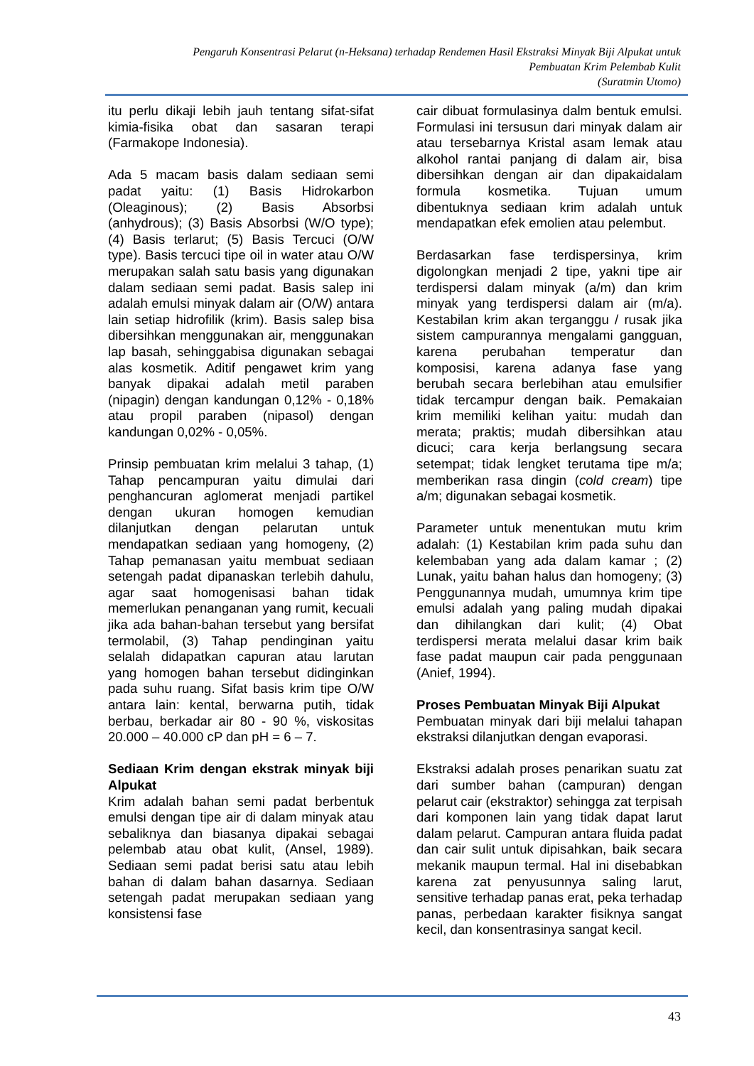Pengaruh Konsentrasi Pelarut (n-Heksana) terhadap Rendemen Hasil Ekstraksi Minyak Biji Alpukat untuk
Pembuatan Krim Pelembab Kulit
(Suratmin Utomo)
itu perlu dikaji lebih jauh tentang sifat-sifat kimia-fisika obat dan sasaran terapi (Farmakope Indonesia).
Ada 5 macam basis dalam sediaan semi padat yaitu: (1) Basis Hidrokarbon (Oleaginous); (2) Basis Absorbsi (anhydrous); (3) Basis Absorbsi (W/O type); (4) Basis terlarut; (5) Basis Tercuci (O/W type). Basis tercuci tipe oil in water atau O/W merupakan salah satu basis yang digunakan dalam sediaan semi padat. Basis salep ini adalah emulsi minyak dalam air (O/W) antara lain setiap hidrofilik (krim). Basis salep bisa dibersihkan menggunakan air, menggunakan lap basah, sehinggabisa digunakan sebagai alas kosmetik. Aditif pengawet krim yang banyak dipakai adalah metil paraben (nipagin) dengan kandungan 0,12% - 0,18% atau propil paraben (nipasol) dengan kandungan 0,02% - 0,05%.
Prinsip pembuatan krim melalui 3 tahap, (1) Tahap pencampuran yaitu dimulai dari penghancuran aglomerat menjadi partikel dengan ukuran homogen kemudian dilanjutkan dengan pelarutan untuk mendapatkan sediaan yang homogeny, (2) Tahap pemanasan yaitu membuat sediaan setengah padat dipanaskan terlebih dahulu, agar saat homogenisasi bahan tidak memerlukan penanganan yang rumit, kecuali jika ada bahan-bahan tersebut yang bersifat termolabil, (3) Tahap pendinginan yaitu selalah didapatkan capuran atau larutan yang homogen bahan tersebut didinginkan pada suhu ruang. Sifat basis krim tipe O/W antara lain: kental, berwarna putih, tidak berbau, berkadar air 80 - 90 %, viskositas 20.000 – 40.000 cP dan pH = 6 – 7.
Sediaan Krim dengan ekstrak minyak biji Alpukat
Krim adalah bahan semi padat berbentuk emulsi dengan tipe air di dalam minyak atau sebaliknya dan biasanya dipakai sebagai pelembab atau obat kulit, (Ansel, 1989). Sediaan semi padat berisi satu atau lebih bahan di dalam bahan dasarnya. Sediaan setengah padat merupakan sediaan yang konsistensi fase
cair dibuat formulasinya dalm bentuk emulsi. Formulasi ini tersusun dari minyak dalam air atau tersebarnya Kristal asam lemak atau alkohol rantai panjang di dalam air, bisa dibersihkan dengan air dan dipakaidalam formula kosmetika. Tujuan umum dibentuknya sediaan krim adalah untuk mendapatkan efek emolien atau pelembut.
Berdasarkan fase terdispersinya, krim digolongkan menjadi 2 tipe, yakni tipe air terdispersi dalam minyak (a/m) dan krim minyak yang terdispersi dalam air (m/a). Kestabilan krim akan terganggu / rusak jika sistem campurannya mengalami gangguan, karena perubahan temperatur dan komposisi, karena adanya fase yang berubah secara berlebihan atau emulsifier tidak tercampur dengan baik. Pemakaian krim memiliki kelihan yaitu: mudah dan merata; praktis; mudah dibersihkan atau dicuci; cara kerja berlangsung secara setempat; tidak lengket terutama tipe m/a; memberikan rasa dingin (cold cream) tipe a/m; digunakan sebagai kosmetik.
Parameter untuk menentukan mutu krim adalah: (1) Kestabilan krim pada suhu dan kelembaban yang ada dalam kamar ; (2) Lunak, yaitu bahan halus dan homogeny; (3) Penggunannya mudah, umumnya krim tipe emulsi adalah yang paling mudah dipakai dan dihilangkan dari kulit; (4) Obat terdispersi merata melalui dasar krim baik fase padat maupun cair pada penggunaan (Anief, 1994).
Proses Pembuatan Minyak Biji Alpukat
Pembuatan minyak dari biji melalui tahapan ekstraksi dilanjutkan dengan evaporasi.
Ekstraksi adalah proses penarikan suatu zat dari sumber bahan (campuran) dengan pelarut cair (ekstraktor) sehingga zat terpisah dari komponen lain yang tidak dapat larut dalam pelarut. Campuran antara fluida padat dan cair sulit untuk dipisahkan, baik secara mekanik maupun termal. Hal ini disebabkan karena zat penyusunnya saling larut, sensitive terhadap panas erat, peka terhadap panas, perbedaan karakter fisiknya sangat kecil, dan konsentrasinya sangat kecil.
43